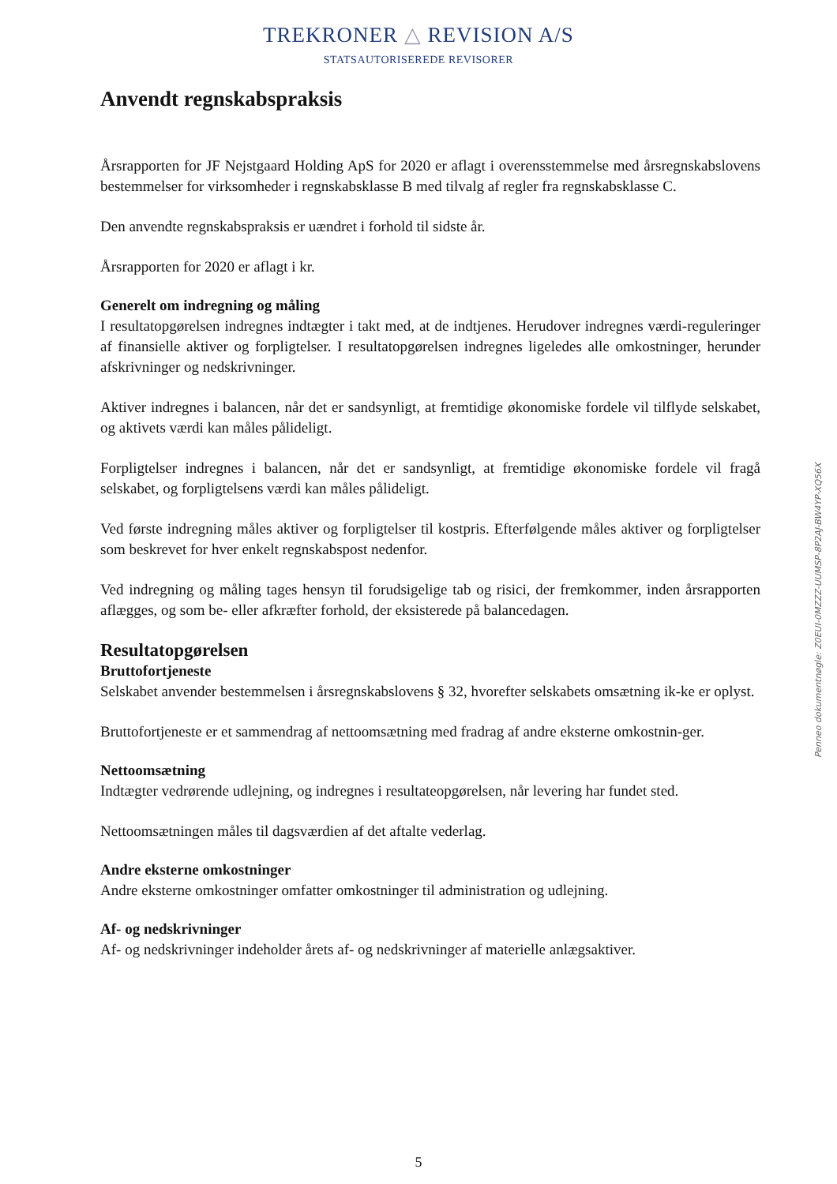TREKRONER △ REVISION A/S
STATSAUTORISEREDE REVISORER
Anvendt regnskabspraksis
Årsrapporten for JF Nejstgaard Holding ApS for 2020 er aflagt i overensstemmelse med årsregnskabslovens bestemmelser for virksomheder i regnskabsklasse B med tilvalg af regler fra regnskabsklasse C.
Den anvendte regnskabspraksis er uændret i forhold til sidste år.
Årsrapporten for 2020 er aflagt i kr.
Generelt om indregning og måling
I resultatopgørelsen indregnes indtægter i takt med, at de indtjenes. Herudover indregnes værdi-reguleringer af finansielle aktiver og forpligtelser. I resultatopgørelsen indregnes ligeledes alle omkostninger, herunder afskrivninger og nedskrivninger.
Aktiver indregnes i balancen, når det er sandsynligt, at fremtidige økonomiske fordele vil tilflyde selskabet, og aktivets værdi kan måles pålideligt.
Forpligtelser indregnes i balancen, når det er sandsynligt, at fremtidige økonomiske fordele vil fragå selskabet, og forpligtelsens værdi kan måles pålideligt.
Ved første indregning måles aktiver og forpligtelser til kostpris. Efterfølgende måles aktiver og forpligtelser som beskrevet for hver enkelt regnskabspost nedenfor.
Ved indregning og måling tages hensyn til forudsigelige tab og risici, der fremkommer, inden årsrapporten aflægges, og som be- eller afkræfter forhold, der eksisterede på balancedagen.
Resultatopgørelsen
Bruttofortjeneste
Selskabet anvender bestemmelsen i årsregnskabslovens § 32, hvorefter selskabets omsætning ik-ke er oplyst.
Bruttofortjeneste er et sammendrag af nettoomsætning med fradrag af andre eksterne omkostnin-ger.
Nettoomsætning
Indtægter vedrørende udlejning, og indregnes i resultateopgørelsen, når levering har fundet sted.
Nettoomsætningen måles til dagsværdien af det aftalte vederlag.
Andre eksterne omkostninger
Andre eksterne omkostninger omfatter omkostninger til administration og udlejning.
Af- og nedskrivninger
Af- og nedskrivninger indeholder årets af- og nedskrivninger af materielle anlægsaktiver.
Penneo dokumentnøgle: Z0EUI-0MZZZ-UUMSP-8P2AJ-BW4YP-XQ56X
5